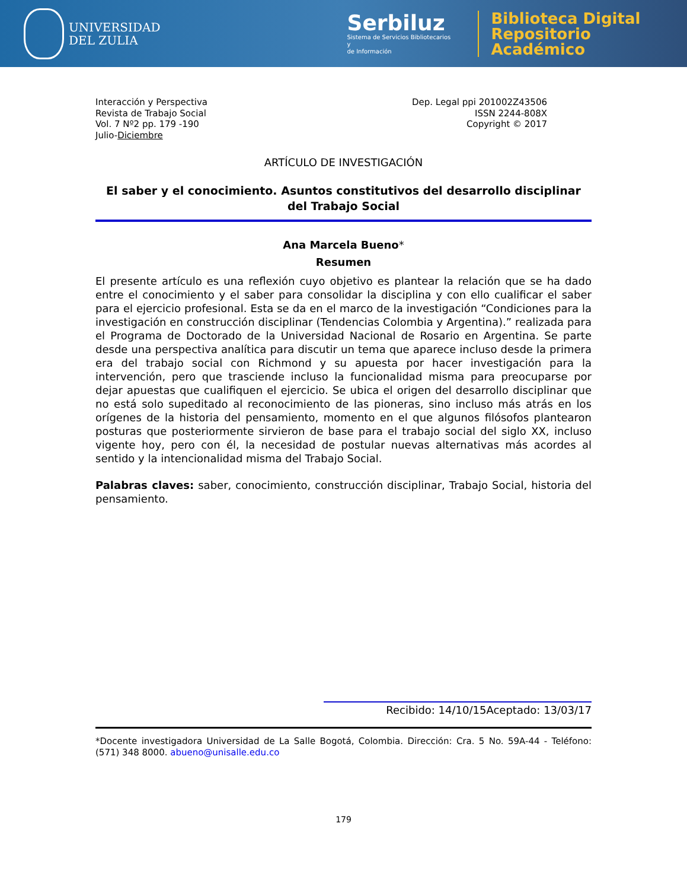UNIVERSIDAD
DEL ZULIA
Serbiluz
Sistema de Servicios Bibliotecarios y
de Información
Biblioteca Digital
Repositorio Académico
Interacción y Perspectiva
Revista de Trabajo Social
Vol. 7 Nº2 pp. 179 -190
Julio-Diciembre
Dep. Legal ppi 201002Z43506
ISSN 2244-808X
Copyright © 2017
ARTÍCULO DE INVESTIGACIÓN
El saber y el conocimiento. Asuntos constitutivos del desarrollo disciplinar del Trabajo Social
Ana Marcela Bueno*
Resumen
El presente artículo es una reflexión cuyo objetivo es plantear la relación que se ha dado entre el conocimiento y el saber para consolidar la disciplina y con ello cualificar el saber para el ejercicio profesional. Esta se da en el marco de la investigación “Condiciones para la investigación en construcción disciplinar (Tendencias Colombia y Argentina).” realizada para el Programa de Doctorado de la Universidad Nacional de Rosario en Argentina. Se parte desde una perspectiva analítica para discutir un tema que aparece incluso desde la primera era del trabajo social con Richmond y su apuesta por hacer investigación para la intervención, pero que trasciende incluso la funcionalidad misma para preocuparse por dejar apuestas que cualifiquen el ejercicio. Se ubica el origen del desarrollo disciplinar que no está solo supeditado al reconocimiento de las pioneras, sino incluso más atrás en los orígenes de la historia del pensamiento, momento en el que algunos filósofos plantearon posturas que posteriormente sirvieron de base para el trabajo social del siglo XX, incluso vigente hoy, pero con él, la necesidad de postular nuevas alternativas más acordes al sentido y la intencionalidad misma del Trabajo Social.
Palabras claves: saber, conocimiento, construcción disciplinar, Trabajo Social, historia del pensamiento.
Recibido: 14/10/15Aceptado: 13/03/17
*Docente investigadora Universidad de La Salle Bogotá, Colombia. Dirección: Cra. 5 No. 59A-44 - Teléfono: (571) 348 8000. abueno@unisalle.edu.co
179